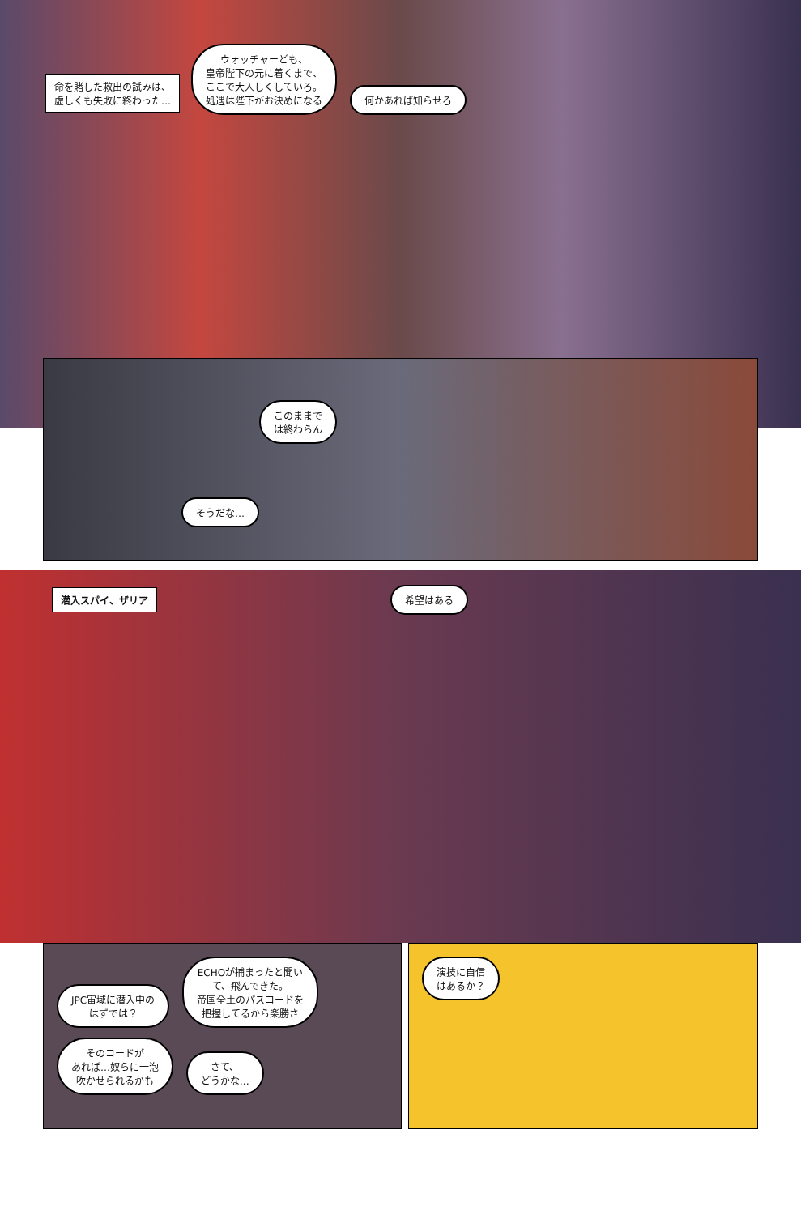命を賭した救出の試みは、
虚しくも失敗に終わった… ウォッチャーども、
皇帝陛下の元に着くまで、
ここで大人しくしていろ。
処遇は陛下がお決めになる 何かあれば知らせろ
このままで
は終わらん
そうだな…
潜入スパイ、ザリア 希望はある
JPC宙域に潜入中の
はずでは？ ECHOが捕まったと聞い
て、飛んできた。
帝国全土のパスコードを
把握してるから楽勝さ そのコードが
あれば…奴らに一泡
吹かせられるかも さて、
どうかな…
演技に自信
はあるか？